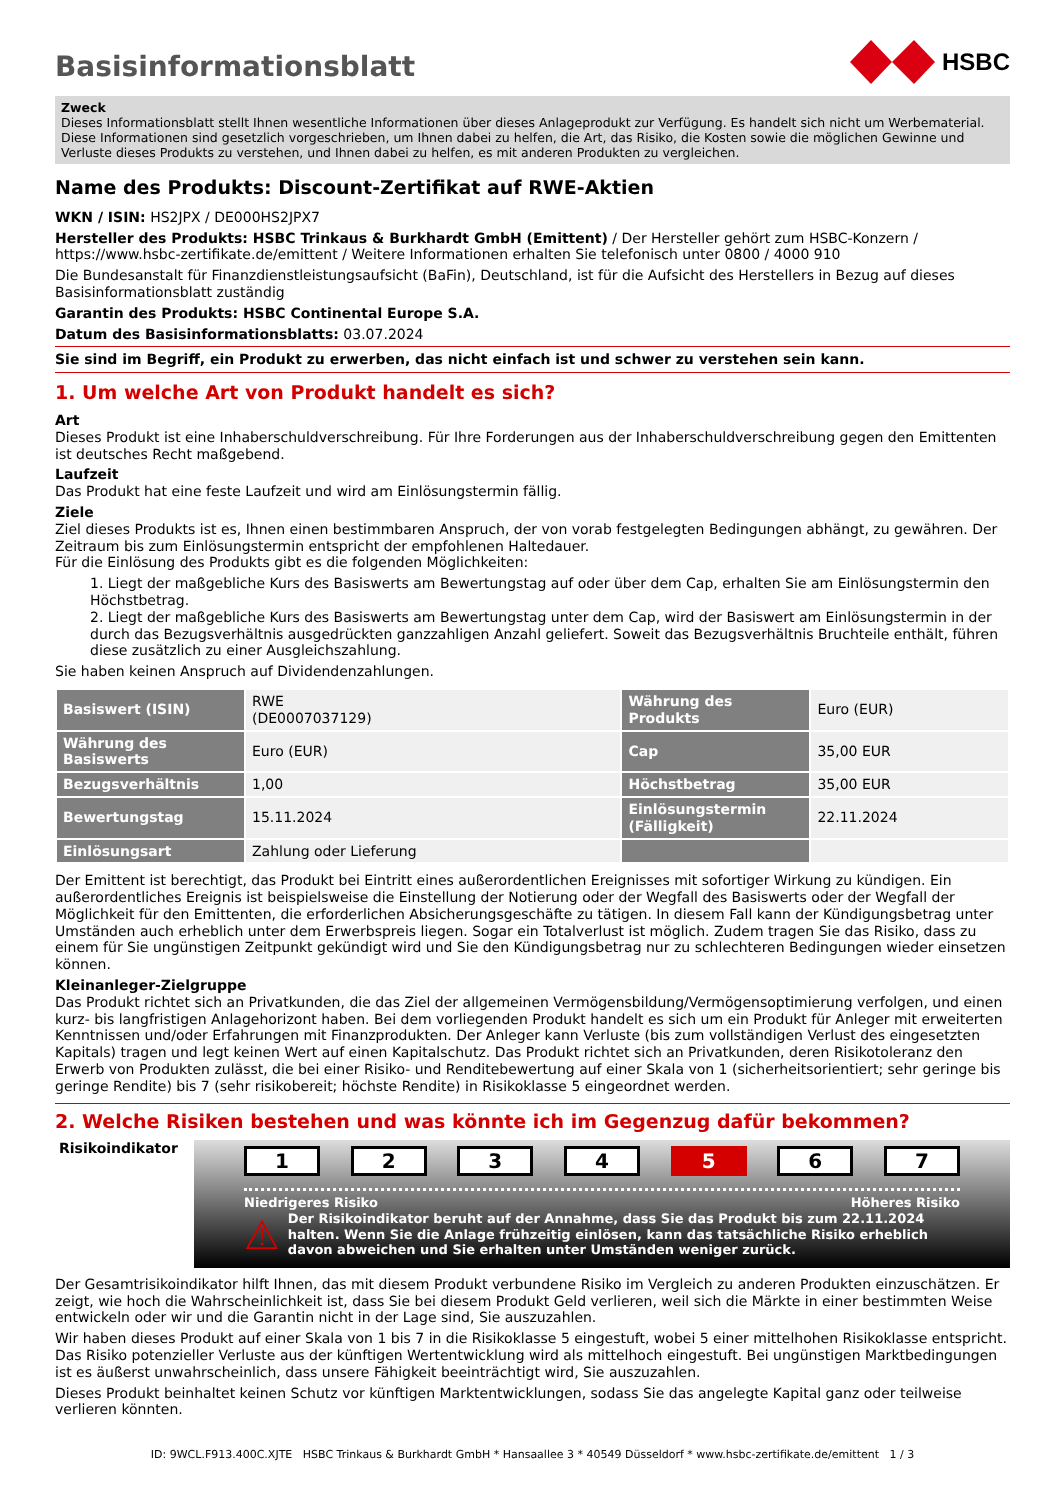Basisinformationsblatt
HSBC
Zweck
Dieses Informationsblatt stellt Ihnen wesentliche Informationen über dieses Anlageprodukt zur Verfügung. Es handelt sich nicht um Werbematerial. Diese Informationen sind gesetzlich vorgeschrieben, um Ihnen dabei zu helfen, die Art, das Risiko, die Kosten sowie die möglichen Gewinne und Verluste dieses Produkts zu verstehen, und Ihnen dabei zu helfen, es mit anderen Produkten zu vergleichen.
Name des Produkts: Discount-Zertifikat auf RWE-Aktien
WKN / ISIN: HS2JPX / DE000HS2JPX7
Hersteller des Produkts: HSBC Trinkaus & Burkhardt GmbH (Emittent) / Der Hersteller gehört zum HSBC-Konzern / https://www.hsbc-zertifikate.de/emittent / Weitere Informationen erhalten Sie telefonisch unter 0800 / 4000 910
Die Bundesanstalt für Finanzdienstleistungsaufsicht (BaFin), Deutschland, ist für die Aufsicht des Herstellers in Bezug auf dieses Basisinformationsblatt zuständig
Garantin des Produkts: HSBC Continental Europe S.A.
Datum des Basisinformationsblatts: 03.07.2024
Sie sind im Begriff, ein Produkt zu erwerben, das nicht einfach ist und schwer zu verstehen sein kann.
1. Um welche Art von Produkt handelt es sich?
Art
Dieses Produkt ist eine Inhaberschuldverschreibung. Für Ihre Forderungen aus der Inhaberschuldverschreibung gegen den Emittenten ist deutsches Recht maßgebend.
Laufzeit
Das Produkt hat eine feste Laufzeit und wird am Einlösungstermin fällig.
Ziele
Ziel dieses Produkts ist es, Ihnen einen bestimmbaren Anspruch, der von vorab festgelegten Bedingungen abhängt, zu gewähren. Der Zeitraum bis zum Einlösungstermin entspricht der empfohlenen Haltedauer.
Für die Einlösung des Produkts gibt es die folgenden Möglichkeiten:
1. Liegt der maßgebliche Kurs des Basiswerts am Bewertungstag auf oder über dem Cap, erhalten Sie am Einlösungstermin den Höchstbetrag.
2. Liegt der maßgebliche Kurs des Basiswerts am Bewertungstag unter dem Cap, wird der Basiswert am Einlösungstermin in der durch das Bezugsverhältnis ausgedrückten ganzzahligen Anzahl geliefert. Soweit das Bezugsverhältnis Bruchteile enthält, führen diese zusätzlich zu einer Ausgleichszahlung.
Sie haben keinen Anspruch auf Dividendenzahlungen.
| Basiswert (ISIN) | RWE (DE0007037129) | Währung des Produkts | Euro (EUR) |
| Währung des Basiswerts | Euro (EUR) | Cap | 35,00 EUR |
| Bezugsverhältnis | 1,00 | Höchstbetrag | 35,00 EUR |
| Bewertungstag | 15.11.2024 | Einlösungstermin (Fälligkeit) | 22.11.2024 |
| Einlösungsart | Zahlung oder Lieferung | | |
Der Emittent ist berechtigt, das Produkt bei Eintritt eines außerordentlichen Ereignisses mit sofortiger Wirkung zu kündigen. Ein außerordentliches Ereignis ist beispielsweise die Einstellung der Notierung oder der Wegfall des Basiswerts oder der Wegfall der Möglichkeit für den Emittenten, die erforderlichen Absicherungsgeschäfte zu tätigen. In diesem Fall kann der Kündigungsbetrag unter Umständen auch erheblich unter dem Erwerbspreis liegen. Sogar ein Totalverlust ist möglich. Zudem tragen Sie das Risiko, dass zu einem für Sie ungünstigen Zeitpunkt gekündigt wird und Sie den Kündigungsbetrag nur zu schlechteren Bedingungen wieder einsetzen können.
Kleinanleger-Zielgruppe
Das Produkt richtet sich an Privatkunden, die das Ziel der allgemeinen Vermögensbildung/Vermögensoptimierung verfolgen, und einen kurz- bis langfristigen Anlagehorizont haben. Bei dem vorliegenden Produkt handelt es sich um ein Produkt für Anleger mit erweiterten Kenntnissen und/oder Erfahrungen mit Finanzprodukten. Der Anleger kann Verluste (bis zum vollständigen Verlust des eingesetzten Kapitals) tragen und legt keinen Wert auf einen Kapitalschutz. Das Produkt richtet sich an Privatkunden, deren Risikotoleranz den Erwerb von Produkten zulässt, die bei einer Risiko- und Renditebewertung auf einer Skala von 1 (sicherheitsorientiert; sehr geringe bis geringe Rendite) bis 7 (sehr risikobereit; höchste Rendite) in Risikoklasse 5 eingeordnet werden.
2. Welche Risiken bestehen und was könnte ich im Gegenzug dafür bekommen?
Risikoindikator
1 2 3 4 5 6 7
Niedrigeres Risiko Höheres Risiko
⚠
Der Risikoindikator beruht auf der Annahme, dass Sie das Produkt bis zum 22.11.2024 halten. Wenn Sie die Anlage frühzeitig einlösen, kann das tatsächliche Risiko erheblich davon abweichen und Sie erhalten unter Umständen weniger zurück.
Der Gesamtrisikoindikator hilft Ihnen, das mit diesem Produkt verbundene Risiko im Vergleich zu anderen Produkten einzuschätzen. Er zeigt, wie hoch die Wahrscheinlichkeit ist, dass Sie bei diesem Produkt Geld verlieren, weil sich die Märkte in einer bestimmten Weise entwickeln oder wir und die Garantin nicht in der Lage sind, Sie auszuzahlen.
Wir haben dieses Produkt auf einer Skala von 1 bis 7 in die Risikoklasse 5 eingestuft, wobei 5 einer mittelhohen Risikoklasse entspricht. Das Risiko potenzieller Verluste aus der künftigen Wertentwicklung wird als mittelhoch eingestuft. Bei ungünstigen Marktbedingungen ist es äußerst unwahrscheinlich, dass unsere Fähigkeit beeinträchtigt wird, Sie auszuzahlen.
Dieses Produkt beinhaltet keinen Schutz vor künftigen Marktentwicklungen, sodass Sie das angelegte Kapital ganz oder teilweise verlieren könnten.
ID: 9WCL.F913.400C.XJTE HSBC Trinkaus & Burkhardt GmbH * Hansaallee 3 * 40549 Düsseldorf * www.hsbc-zertifikate.de/emittent 1 / 3